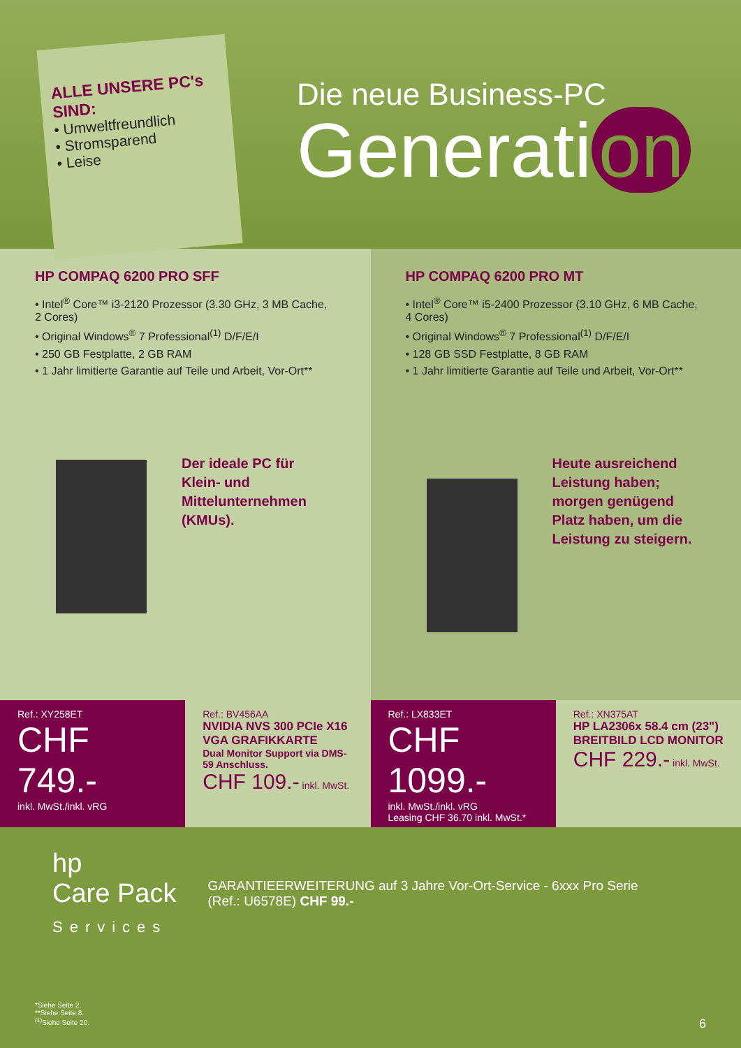ALLE UNSERE PC's SIND:
• Umweltfreundlich
• Stromsparend
• Leise
Die neue Business-PC
Generati on
HP COMPAQ 6200 PRO SFF
• Intel<sup>®</sup> Core™ i3-2120 Prozessor (3.30 GHz, 3 MB Cache, 2 Cores)
• Original Windows<sup>®</sup> 7 Professional<sup>(1)</sup> D/F/E/I
• 250 GB Festplatte, 2 GB RAM
• 1 Jahr limitierte Garantie auf Teile und Arbeit, Vor-Ort**
Der ideale PC für Klein- und Mittelunternehmen (KMUs).
HP COMPAQ 6200 PRO MT
• Intel<sup>®</sup> Core™ i5-2400 Prozessor (3.10 GHz, 6 MB Cache, 4 Cores)
• Original Windows<sup>®</sup> 7 Professional<sup>(1)</sup> D/F/E/I
• 128 GB SSD Festplatte, 8 GB RAM
• 1 Jahr limitierte Garantie auf Teile und Arbeit, Vor-Ort**
Heute ausreichend Leistung haben; morgen genügend Platz haben, um die Leistung zu steigern.
Ref.: XY258ET
CHF 749.-
inkl. MwSt./inkl. vRG
Ref.: BV456AA
NVIDIA NVS 300 PCIe X16 VGA GRAFIKKARTE
Dual Monitor Support via DMS-59 Anschluss.
CHF 109.- inkl. MwSt.
Ref.: LX833ET
CHF 1099.-
inkl. MwSt./inkl. vRG
Leasing CHF 36.70 inkl. MwSt.*
Ref.: XN375AT
HP LA2306x 58.4 cm (23") BREITBILD LCD MONITOR
CHF 229.- inkl. MwSt.
hp
Care Pack
Services
GARANTIEERWEITERUNG auf 3 Jahre Vor-Ort-Service - 6xxx Pro Serie
(Ref.: U6578E) CHF 99.-
*Siehe Seite 2.
**Siehe Seite 8.
<sup>(1)</sup> Siehe Seite 20. 6